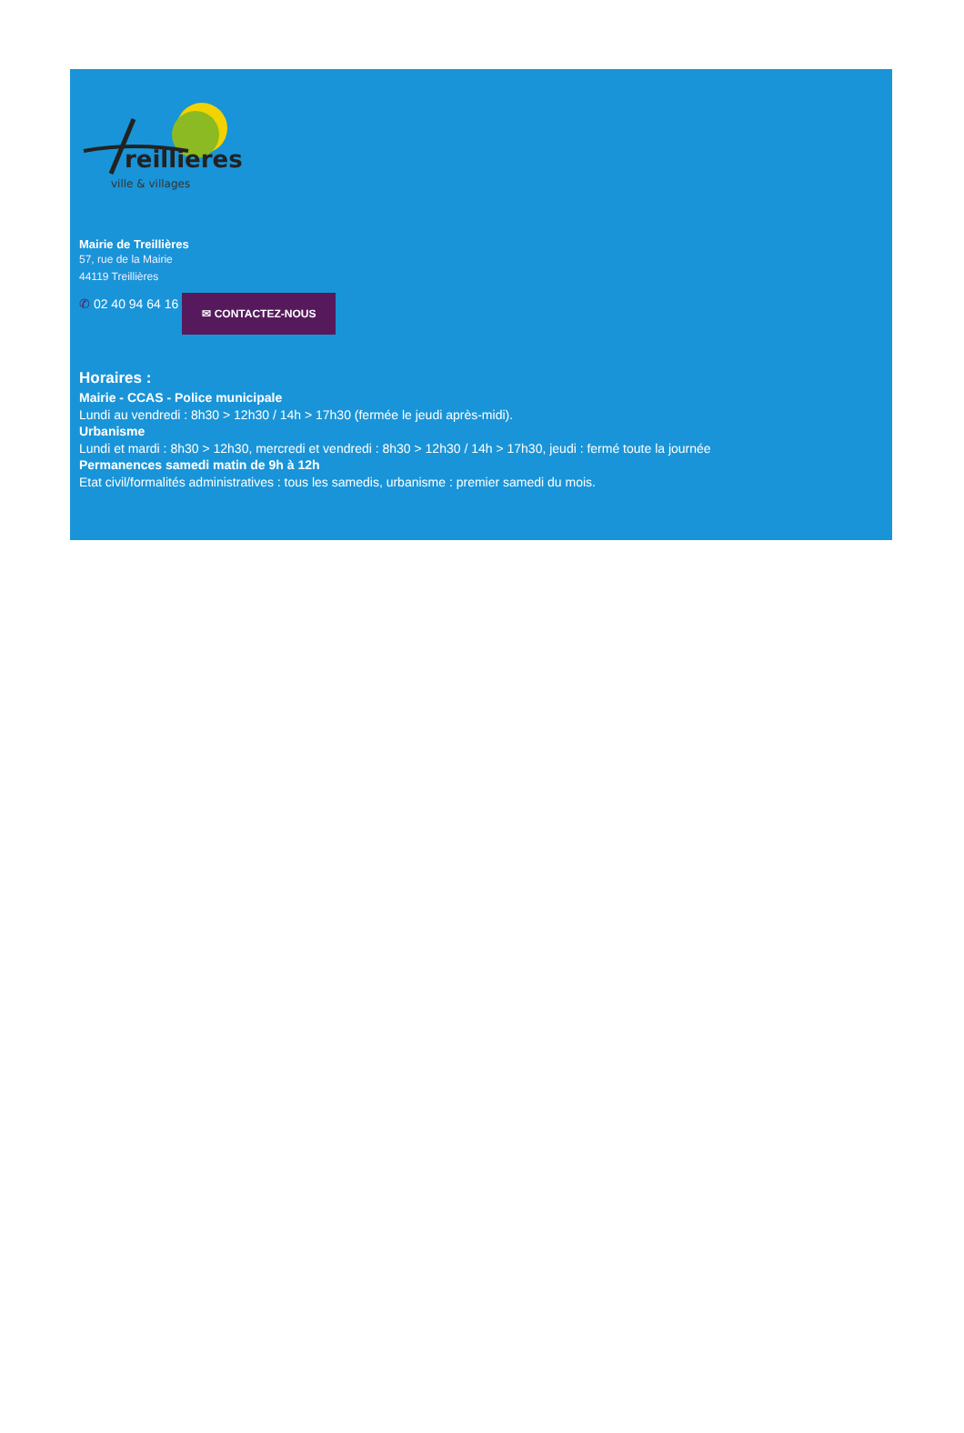reillieres
ville & villages
Mairie de Treillières
57, rue de la Mairie
44119 Treillières
✆ 02 40 94 64 16 ✉ CONTACTEZ-NOUS
Horaires :
Mairie - CCAS - Police municipale
Lundi au vendredi : 8h30 > 12h30 / 14h > 17h30 (fermée le jeudi après-midi).
Urbanisme
Lundi et mardi : 8h30 > 12h30, mercredi et vendredi : 8h30 > 12h30 / 14h > 17h30, jeudi : fermé toute la journée
Permanences samedi matin de 9h à 12h
Etat civil/formalités administratives : tous les samedis, urbanisme : premier samedi du mois.